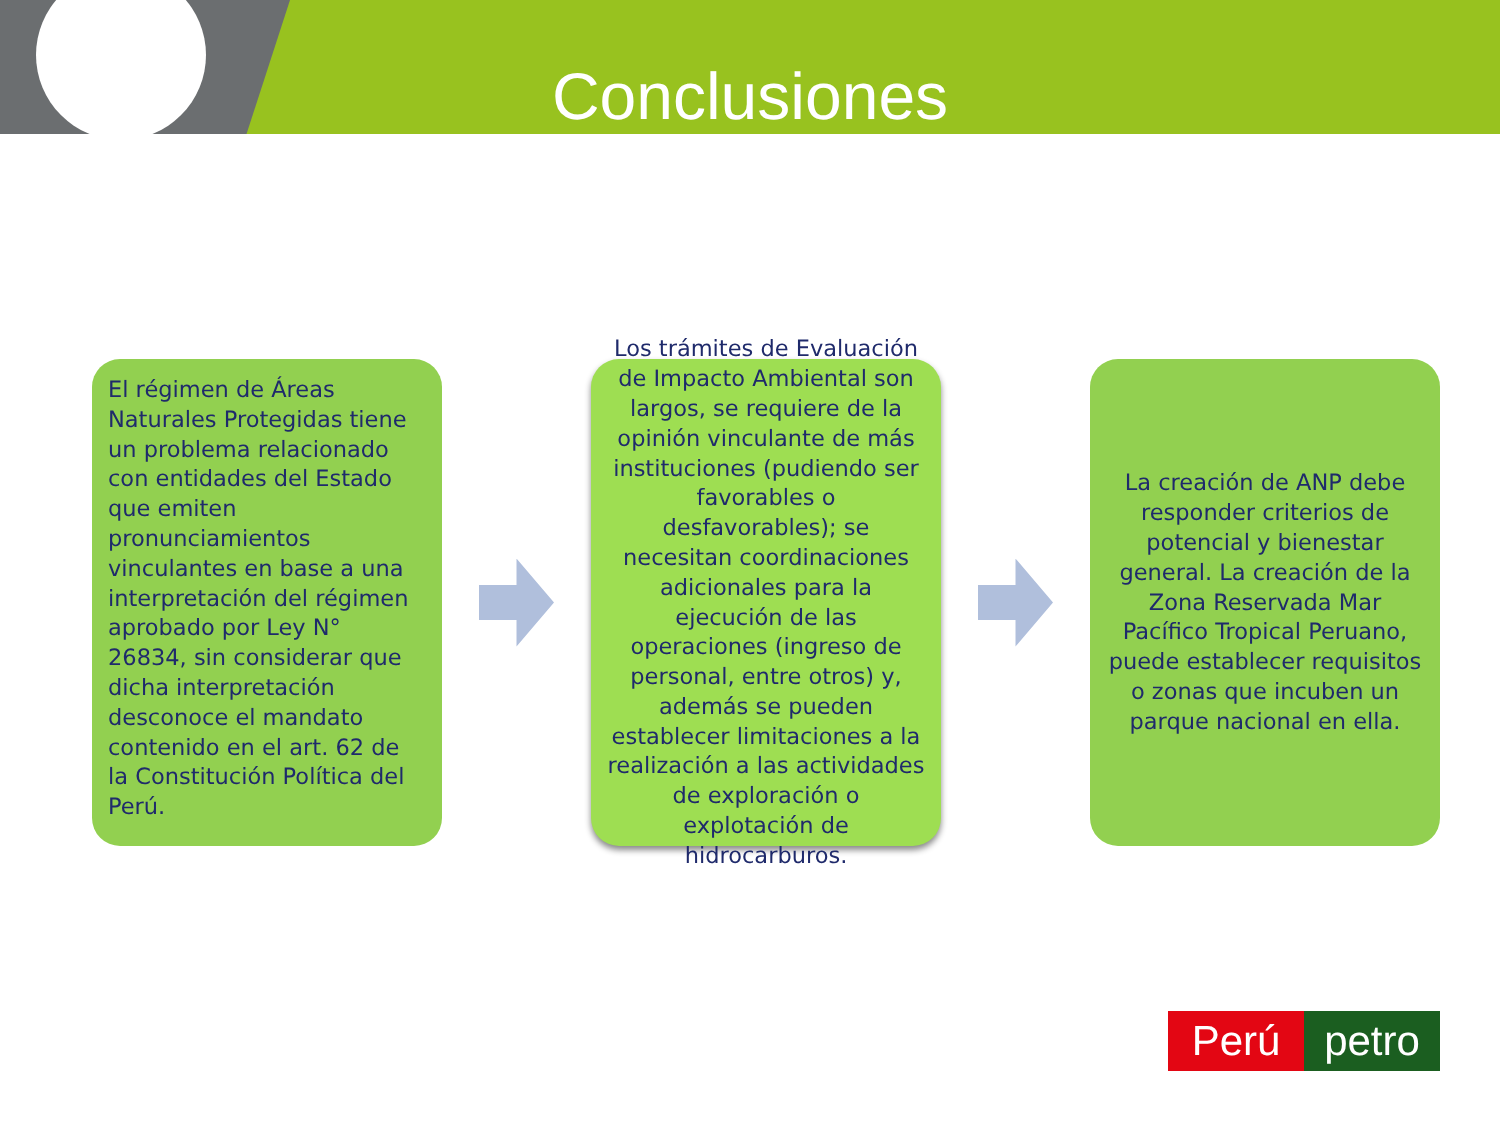Conclusiones
El régimen de Áreas Naturales Protegidas tiene un problema relacionado con entidades del Estado que emiten pronunciamientos vinculantes en base a una interpretación del régimen aprobado por Ley N° 26834, sin considerar que dicha interpretación desconoce el mandato contenido en el art. 62 de la Constitución Política del Perú.
Los trámites de Evaluación de Impacto Ambiental son largos, se requiere de la opinión vinculante de más instituciones (pudiendo ser favorables o desfavorables); se necesitan coordinaciones adicionales para la ejecución de las operaciones (ingreso de personal, entre otros) y, además se pueden establecer limitaciones a la realización a las actividades de exploración o explotación de hidrocarburos.
La creación de ANP debe responder criterios de potencial y bienestar general. La creación de la Zona Reservada Mar Pacífico Tropical Peruano, puede establecer requisitos o zonas que incuben un parque nacional en ella.
Perú petro